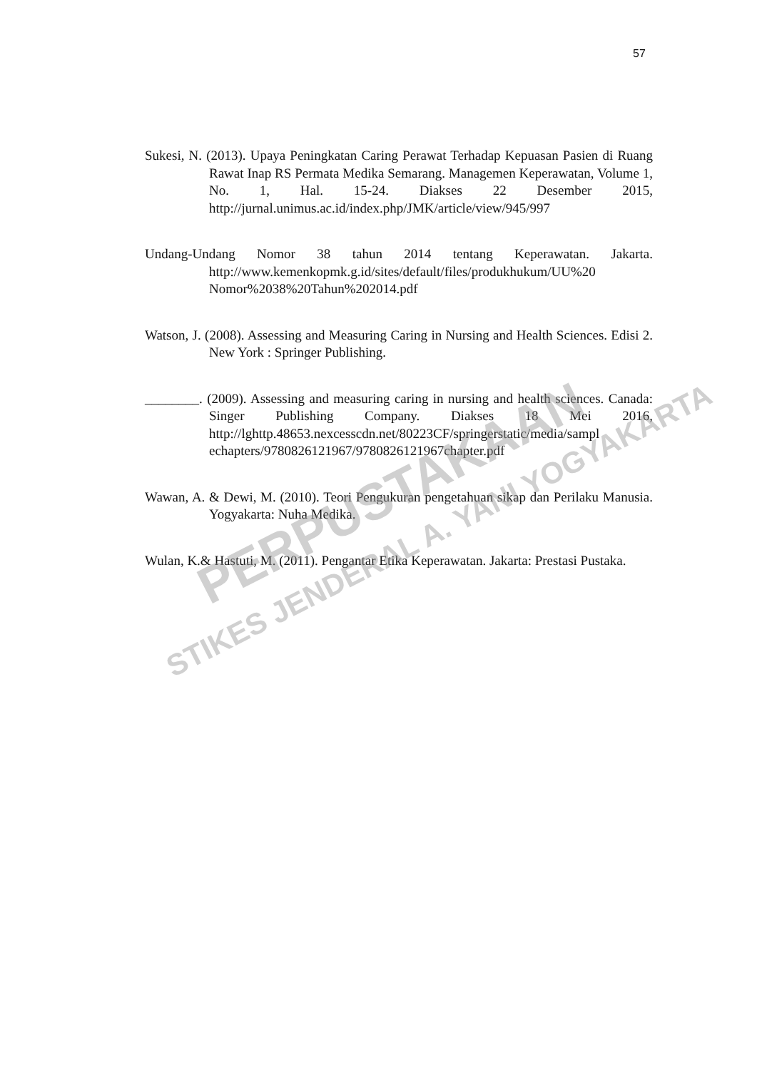57
Sukesi, N. (2013). Upaya Peningkatan Caring Perawat Terhadap Kepuasan Pasien di Ruang Rawat Inap RS Permata Medika Semarang. Managemen Keperawatan, Volume 1, No. 1, Hal. 15-24. Diakses 22 Desember 2015, http://jurnal.unimus.ac.id/index.php/JMK/article/view/945/997
Undang-Undang Nomor 38 tahun 2014 tentang Keperawatan. Jakarta. http://www.kemenkopmk.g.id/sites/default/files/produkhukum/UU%20 Nomor%2038%20Tahun%202014.pdf
Watson, J. (2008). Assessing and Measuring Caring in Nursing and Health Sciences. Edisi 2. New York : Springer Publishing.
________. (2009). Assessing and measuring caring in nursing and health sciences. Canada: Singer Publishing Company. Diakses 18 Mei 2016, http://lghttp.48653.nexcesscdn.net/80223CF/springerstatic/media/sampl echapters/9780826121967/9780826121967chapter.pdf
Wawan, A. & Dewi, M. (2010). Teori Pengukuran pengetahuan sikap dan Perilaku Manusia. Yogyakarta: Nuha Medika.
Wulan, K.& Hastuti, M. (2011). Pengantar Etika Keperawatan. Jakarta: Prestasi Pustaka.
PERPUSTAKAAN
STIKES JENDERAL A. YANI YOGYAKARTA